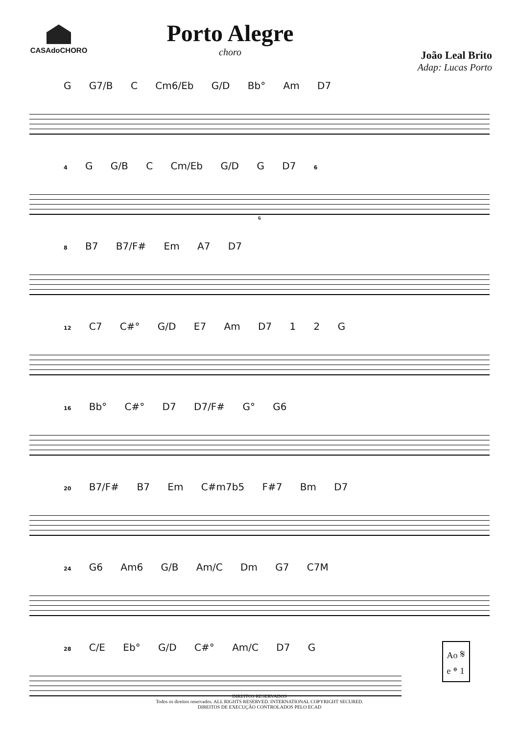CASAdoCHORO
Porto Alegre
choro
João Leal Brito
Adap: Lucas Porto
G G7/B C Cm6/Eb G/D Bb° Am D7
4 G G/B C Cm/Eb G/D G D7 6
6
8 B7 B7/F# Em A7 D7
12 C7 C#° G/D E7 Am D7 1 2 G
16 Bb° C#° D7 D7/F# G° G6
20 B7/F# B7 Em C#m7b5 F#7 Bm D7
24 G6 Am6 G/B Am/C Dm G7 C7M
28 C/E Eb° G/D C#° Am/C D7 G
Ao 𝄋
e 𝄌 1
DIREITOS RESERVADOS
Todos os direitos reservados. ALL RIGHTS RESERVED. INTERNATIONAL COPYRIGHT SECURED.
DIREITOS DE EXECUÇÃO CONTROLADOS PELO ECAD